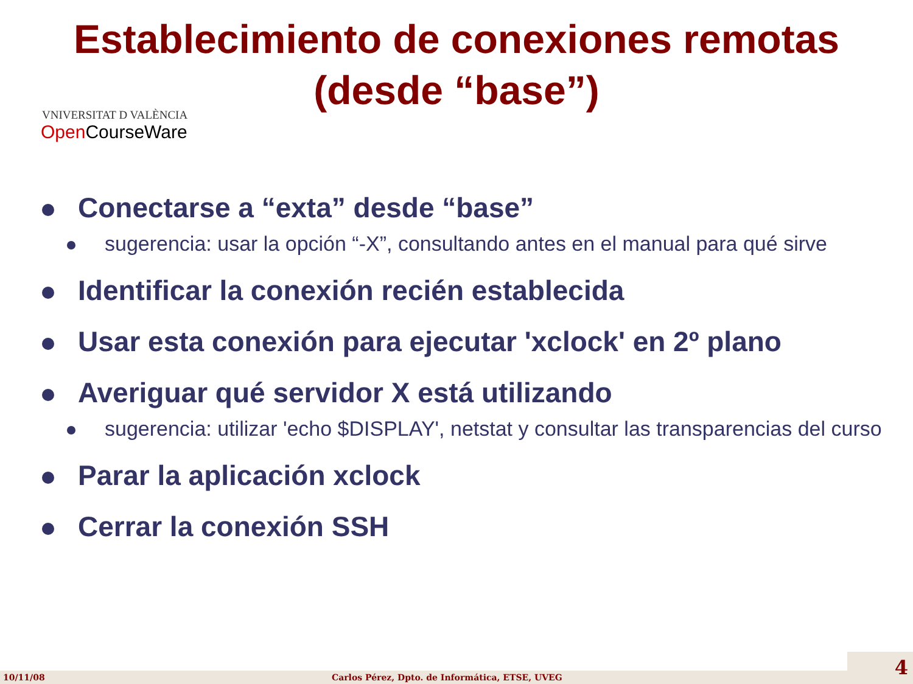Establecimiento de conexiones remotas
(desde “base”)
VNIVERSITAT D VALÈNCIA
Open CourseWare
Conectarse a “exta” desde “base”
sugerencia: usar la opción “-X”, consultando antes en el manual para qué sirve
Identificar la conexión recién establecida
Usar esta conexión para ejecutar 'xclock' en 2º plano
Averiguar qué servidor X está utilizando
sugerencia: utilizar 'echo $DISPLAY', netstat y consultar las transparencias del curso
Parar la aplicación xclock
Cerrar la conexión SSH
10/11/08 Carlos Pérez, Dpto. de Informática, ETSE, UVEG 4